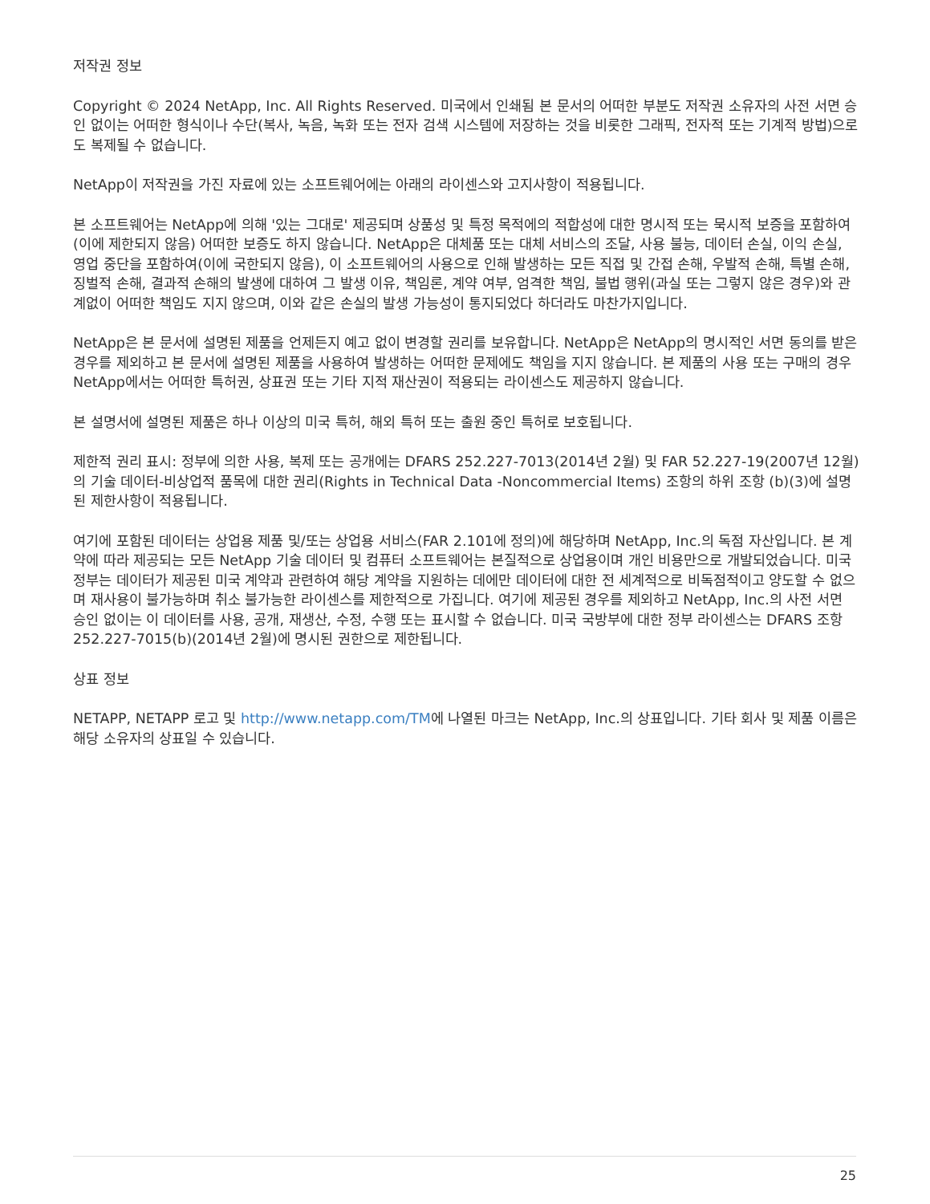저작권 정보
Copyright © 2024 NetApp, Inc. All Rights Reserved. 미국에서 인쇄됨 본 문서의 어떠한 부분도 저작권 소유자의 사전 서면 승인 없이는 어떠한 형식이나 수단(복사, 녹음, 녹화 또는 전자 검색 시스템에 저장하는 것을 비롯한 그래픽, 전자적 또는 기계적 방법)으로도 복제될 수 없습니다.
NetApp이 저작권을 가진 자료에 있는 소프트웨어에는 아래의 라이센스와 고지사항이 적용됩니다.
본 소프트웨어는 NetApp에 의해 '있는 그대로' 제공되며 상품성 및 특정 목적에의 적합성에 대한 명시적 또는 묵시적 보증을 포함하여(이에 제한되지 않음) 어떠한 보증도 하지 않습니다. NetApp은 대체품 또는 대체 서비스의 조달, 사용 불능, 데이터 손실, 이익 손실, 영업 중단을 포함하여(이에 국한되지 않음), 이 소프트웨어의 사용으로 인해 발생하는 모든 직접 및 간접 손해, 우발적 손해, 특별 손해, 징벌적 손해, 결과적 손해의 발생에 대하여 그 발생 이유, 책임론, 계약 여부, 엄격한 책임, 불법 행위(과실 또는 그렇지 않은 경우)와 관계없이 어떠한 책임도 지지 않으며, 이와 같은 손실의 발생 가능성이 통지되었다 하더라도 마찬가지입니다.
NetApp은 본 문서에 설명된 제품을 언제든지 예고 없이 변경할 권리를 보유합니다. NetApp은 NetApp의 명시적인 서면 동의를 받은 경우를 제외하고 본 문서에 설명된 제품을 사용하여 발생하는 어떠한 문제에도 책임을 지지 않습니다. 본 제품의 사용 또는 구매의 경우 NetApp에서는 어떠한 특허권, 상표권 또는 기타 지적 재산권이 적용되는 라이센스도 제공하지 않습니다.
본 설명서에 설명된 제품은 하나 이상의 미국 특허, 해외 특허 또는 출원 중인 특허로 보호됩니다.
제한적 권리 표시: 정부에 의한 사용, 복제 또는 공개에는 DFARS 252.227-7013(2014년 2월) 및 FAR 52.227-19(2007년 12월)의 기술 데이터-비상업적 품목에 대한 권리(Rights in Technical Data -Noncommercial Items) 조항의 하위 조항 (b)(3)에 설명된 제한사항이 적용됩니다.
여기에 포함된 데이터는 상업용 제품 및/또는 상업용 서비스(FAR 2.101에 정의)에 해당하며 NetApp, Inc.의 독점 자산입니다. 본 계약에 따라 제공되는 모든 NetApp 기술 데이터 및 컴퓨터 소프트웨어는 본질적으로 상업용이며 개인 비용만으로 개발되었습니다. 미국 정부는 데이터가 제공된 미국 계약과 관련하여 해당 계약을 지원하는 데에만 데이터에 대한 전 세계적으로 비독점적이고 양도할 수 없으며 재사용이 불가능하며 취소 불가능한 라이센스를 제한적으로 가집니다. 여기에 제공된 경우를 제외하고 NetApp, Inc.의 사전 서면 승인 없이는 이 데이터를 사용, 공개, 재생산, 수정, 수행 또는 표시할 수 없습니다. 미국 국방부에 대한 정부 라이센스는 DFARS 조항 252.227-7015(b)(2014년 2월)에 명시된 권한으로 제한됩니다.
상표 정보
NETAPP, NETAPP 로고 및 http://www.netapp.com/TM에 나열된 마크는 NetApp, Inc.의 상표입니다. 기타 회사 및 제품 이름은 해당 소유자의 상표일 수 있습니다.
25